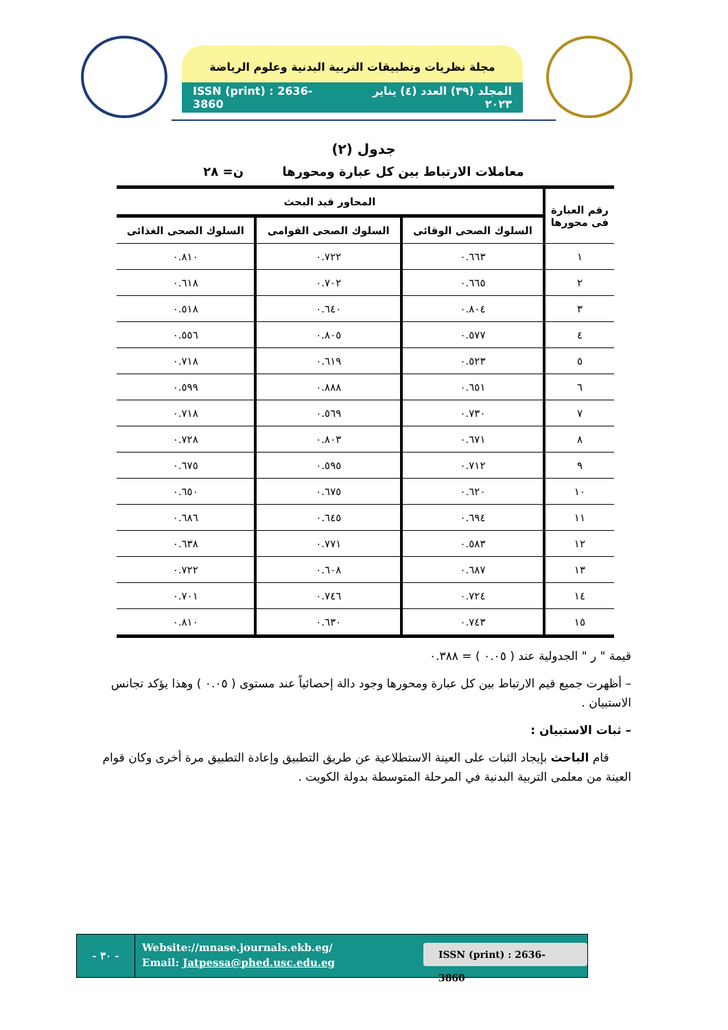مجلة نظريات وتطبيقات التربية البدنية وعلوم الرياضة
ISSN (print) : 2636-3860 المجلد (٣٩) العدد (٤) يناير ٢٠٢٣
جدول (٢)
معاملات الارتباط بين كل عبارة ومحورها ن= ٢٨
| رقم العبارة فى محورها | المحاور قيد البحث | | |
| --- | --- | --- | --- |
| | السلوك الصحى الوقائى | السلوك الصحى القوامى | السلوك الصحى الغذائى |
| ١ | ٠.٦٦٣ | ٠.٧٢٢ | ٠.٨١٠ |
| ٢ | ٠.٦٦٥ | ٠.٧٠٢ | ٠.٦١٨ |
| ٣ | ٠.٨٠٤ | ٠.٦٤٠ | ٠.٥١٨ |
| ٤ | ٠.٥٧٧ | ٠.٨٠٥ | ٠.٥٥٦ |
| ٥ | ٠.٥٢٣ | ٠.٦١٩ | ٠.٧١٨ |
| ٦ | ٠.٦٥١ | ٠.٨٨٨ | ٠.٥٩٩ |
| ٧ | ٠.٧٣٠ | ٠.٥٦٩ | ٠.٧١٨ |
| ٨ | ٠.٦٧١ | ٠.٨٠٣ | ٠.٧٢٨ |
| ٩ | ٠.٧١٢ | ٠.٥٩٥ | ٠.٦٧٥ |
| ١٠ | ٠.٦٢٠ | ٠.٦٧٥ | ٠.٦٥٠ |
| ١١ | ٠.٦٩٤ | ٠.٦٤٥ | ٠.٦٨٦ |
| ١٢ | ٠.٥٨٣ | ٠.٧٧١ | ٠.٦٣٨ |
| ١٣ | ٠.٦٨٧ | ٠.٦٠٨ | ٠.٧٢٢ |
| ١٤ | ٠.٧٢٤ | ٠.٧٤٦ | ٠.٧٠١ |
| ١٥ | ٠.٧٤٣ | ٠.٦٣٠ | ٠.٨١٠ |
قيمة " ر " الجدولية عند ( ٠.٠٥ ) = ٠.٣٨٨
– أظهرت جميع قيم الارتباط بين كل عبارة ومحورها وجود دالة إحصائياً عند مستوى ( ٠.٠٥ ) وهذا يؤكد تجانس الاستبيان .
– ثبات الاستبيان :
قام الباحث بإيجاد الثبات على العينة الاستطلاعية عن طريق التطبيق وإعادة التطبيق مرة أخرى وكان قوام العينة من معلمى التربية البدنية في المرحلة المتوسطة بدولة الكويت .
- ٣٠ -
Website://mnase.journals.ekb.eg/
Email: Jatpessa@phed.usc.edu.eg
ISSN (print) : 2636-3860